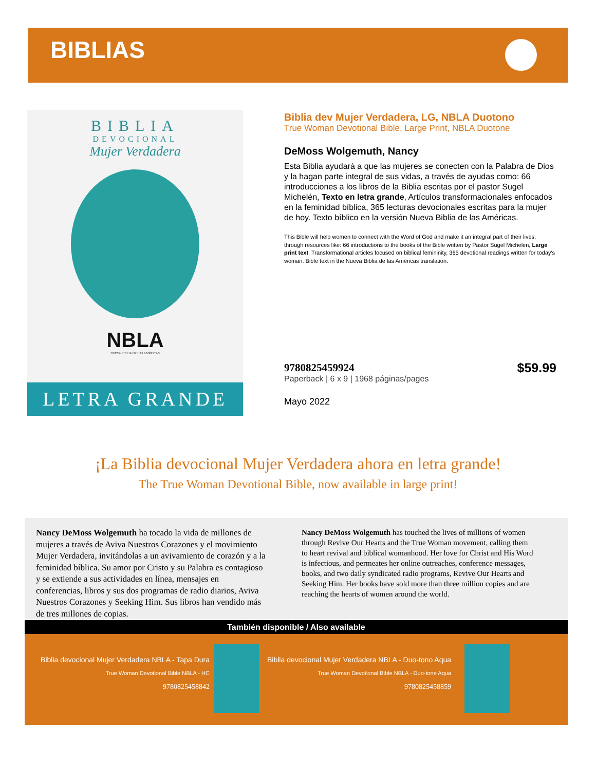BIBLIAS
BIBLIA
DEVOCIONAL
Mujer Verdadera
NBLA
NUEVA BIBLIA DE LAS AMÉRICAS
LETRA GRANDE
Biblia dev Mujer Verdadera, LG, NBLA Duotono
True Woman Devotional Bible, Large Print, NBLA Duotone
DeMoss Wolgemuth, Nancy
Esta Biblia ayudará a que las mujeres se conecten con la Palabra de Dios y la hagan parte integral de sus vidas, a través de ayudas como: 66 introducciones a los libros de la Biblia escritas por el pastor Sugel Michelén, Texto en letra grande, Artículos transformacionales enfocados en la feminidad bíblica, 365 lecturas devocionales escritas para la mujer de hoy. Texto bíblico en la versión Nueva Biblia de las Américas.
This Bible will help women to connect with the Word of God and make it an integral part of their lives, through resources like: 66 introductions to the books of the Bible written by Pastor Sugel Michelén, Large print text, Transformational articles focused on biblical femininity, 365 devotional readings written for today's woman. Bible text in the Nueva Biblia de las Américas translation.
9780825459924
Paperback | 6 x 9 | 1968 páginas/pages
$59.99
Mayo 2022
¡La Biblia devocional Mujer Verdadera ahora en letra grande!
The True Woman Devotional Bible, now available in large print!
Nancy DeMoss Wolgemuth ha tocado la vida de millones de mujeres a través de Aviva Nuestros Corazones y el movimiento Mujer Verdadera, invitándolas a un avivamiento de corazón y a la feminidad bíblica. Su amor por Cristo y su Palabra es contagioso y se extiende a sus actividades en línea, mensajes en conferencias, libros y sus dos programas de radio diarios, Aviva Nuestros Corazones y Seeking Him. Sus libros han vendido más de tres millones de copias.
Nancy DeMoss Wolgemuth has touched the lives of millions of women through Revive Our Hearts and the True Woman movement, calling them to heart revival and biblical womanhood. Her love for Christ and His Word is infectious, and permeates her online outreaches, conference messages, books, and two daily syndicated radio programs, Revive Our Hearts and Seeking Him. Her books have sold more than three million copies and are reaching the hearts of women around the world.
También disponible / Also available
Biblia devocional Mujer Verdadera NBLA - Tapa Dura
True Woman Devotional Bible NBLA - HC
9780825458842
Biblia devocional Mujer Verdadera NBLA - Duo-tono Aqua
True Woman Devotional Bible NBLA - Duo-tone Aqua
9780825458859